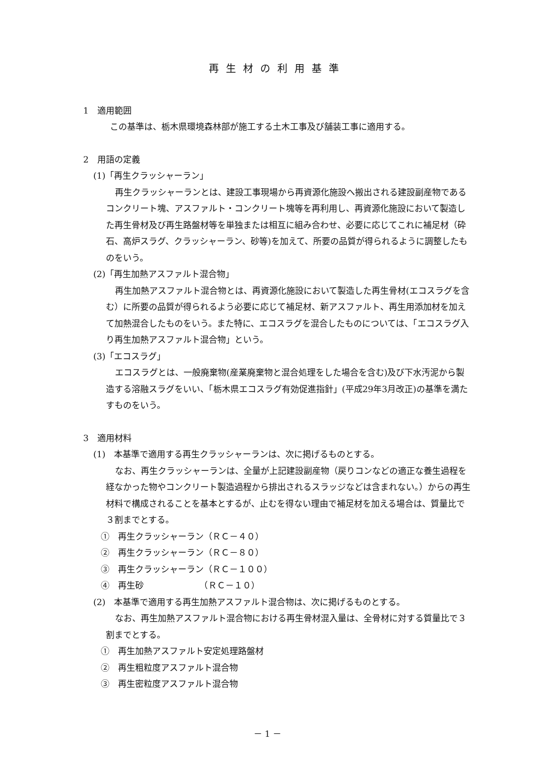再生材の利用基準
1　適用範囲
この基準は、栃木県環境森林部が施工する土木工事及び舗装工事に適用する。
2　用語の定義
(1)「再生クラッシャーラン」
再生クラッシャーランとは、建設工事現場から再資源化施設へ搬出される建設副産物であるコンクリート塊、アスファルト・コンクリート塊等を再利用し、再資源化施設において製造した再生骨材及び再生路盤材等を単独または相互に組み合わせ、必要に応じてこれに補足材（砕石、高炉スラグ、クラッシャーラン、砂等)を加えて、所要の品質が得られるように調整したものをいう。
(2)「再生加熱アスファルト混合物」
再生加熱アスファルト混合物とは、再資源化施設において製造した再生骨材(エコスラグを含む）に所要の品質が得られるよう必要に応じて補足材、新アスファルト、再生用添加材を加えて加熱混合したものをいう。また特に、エコスラグを混合したものについては、「エコスラグ入り再生加熱アスファルト混合物」という。
(3)「エコスラグ」
エコスラグとは、一般廃棄物(産業廃棄物と混合処理をした場合を含む)及び下水汚泥から製造する溶融スラグをいい、「栃木県エコスラグ有効促進指針」(平成29年3月改正)の基準を満たすものをいう。
3　適用材料
(1)　本基準で適用する再生クラッシャーランは、次に掲げるものとする。
なお、再生クラッシャーランは、全量が上記建設副産物（戻りコンなどの適正な養生過程を経なかった物やコンクリート製造過程から排出されるスラッジなどは含まれない。）からの再生材料で構成されることを基本とするが、止むを得ない理由で補足材を加える場合は、質量比で３割までとする。
①　再生クラッシャーラン（ＲＣ－４０）
②　再生クラッシャーラン（ＲＣ－８０）
③　再生クラッシャーラン（ＲＣ－１００）
④　再生砂　　　　　　　（ＲＣ－１０）
(2)　本基準で適用する再生加熱アスファルト混合物は、次に掲げるものとする。
なお、再生加熱アスファルト混合物における再生骨材混入量は、全骨材に対する質量比で３割までとする。
①　再生加熱アスファルト安定処理路盤材
②　再生粗粒度アスファルト混合物
③　再生密粒度アスファルト混合物
－ 1 －